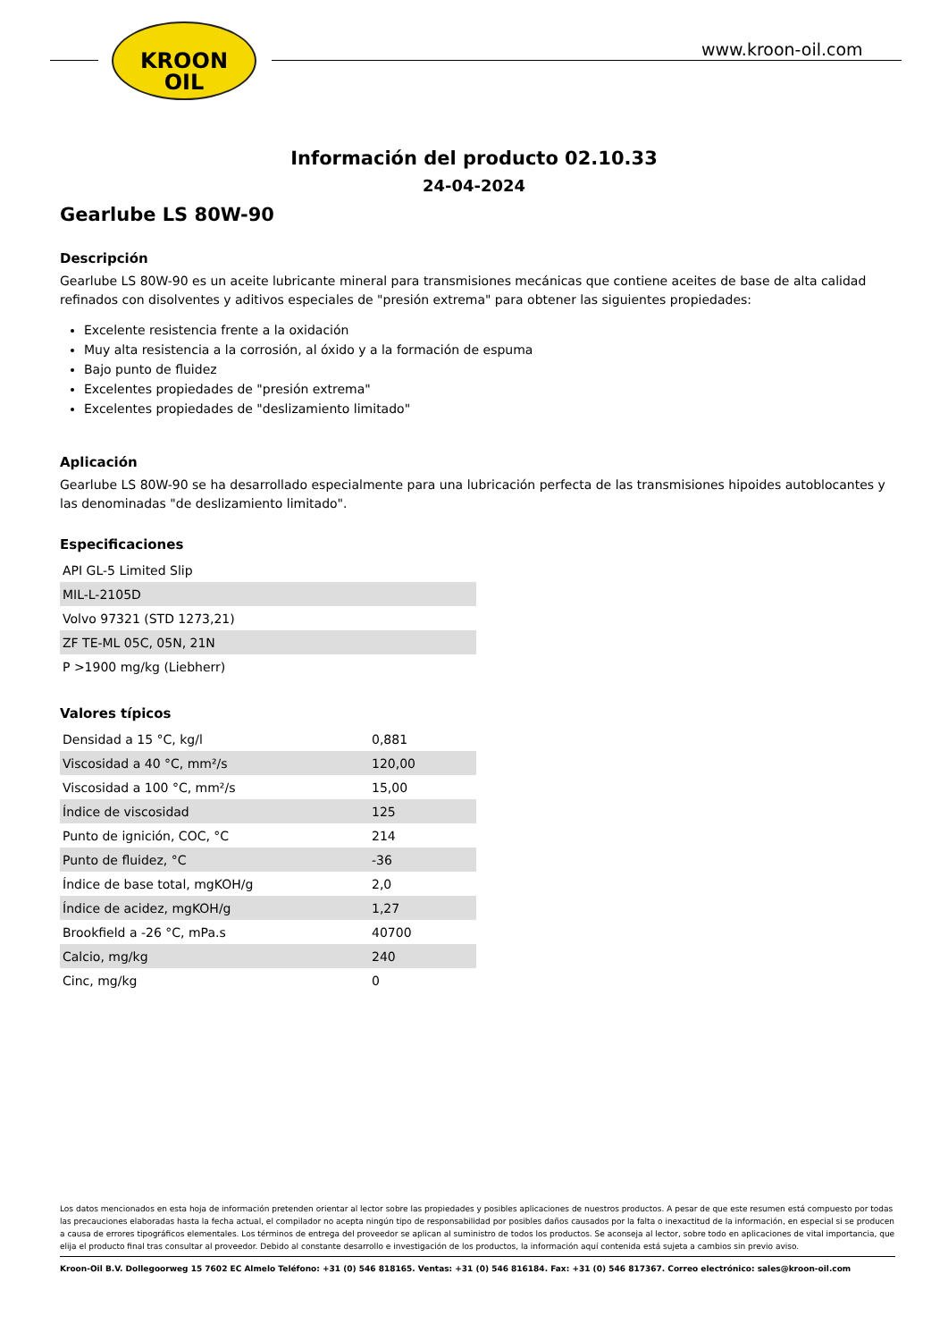KROON
OIL
www.kroon-oil.com
Información del producto 02.10.33
24-04-2024
Gearlube LS 80W-90
Descripción
Gearlube LS 80W-90 es un aceite lubricante mineral para transmisiones mecánicas que contiene aceites de base de alta calidad refinados con disolventes y aditivos especiales de "presión extrema" para obtener las siguientes propiedades:
Excelente resistencia frente a la oxidación
Muy alta resistencia a la corrosión, al óxido y a la formación de espuma
Bajo punto de fluidez
Excelentes propiedades de "presión extrema"
Excelentes propiedades de "deslizamiento limitado"
Aplicación
Gearlube LS 80W-90 se ha desarrollado especialmente para una lubricación perfecta de las transmisiones hipoides autoblocantes y las denominadas "de deslizamiento limitado".
Especificaciones
| API GL-5 Limited Slip |
| MIL-L-2105D |
| Volvo 97321 (STD 1273,21) |
| ZF TE-ML 05C, 05N, 21N |
| P >1900 mg/kg (Liebherr) |
Valores típicos
| Densidad a 15 °C, kg/l | 0,881 |
| Viscosidad a 40 °C, mm²/s | 120,00 |
| Viscosidad a 100 °C, mm²/s | 15,00 |
| Índice de viscosidad | 125 |
| Punto de ignición, COC, °C | 214 |
| Punto de fluidez, °C | -36 |
| Índice de base total, mgKOH/g | 2,0 |
| Índice de acidez, mgKOH/g | 1,27 |
| Brookfield a -26 °C, mPa.s | 40700 |
| Calcio, mg/kg | 240 |
| Cinc, mg/kg | 0 |
Los datos mencionados en esta hoja de información pretenden orientar al lector sobre las propiedades y posibles aplicaciones de nuestros productos. A pesar de que este resumen está compuesto por todas las precauciones elaboradas hasta la fecha actual, el compilador no acepta ningún tipo de responsabilidad por posibles daños causados por la falta o inexactitud de la información, en especial si se producen a causa de errores tipográficos elementales. Los términos de entrega del proveedor se aplican al suministro de todos los productos. Se aconseja al lector, sobre todo en aplicaciones de vital importancia, que elija el producto final tras consultar al proveedor. Debido al constante desarrollo e investigación de los productos, la información aquí contenida está sujeta a cambios sin previo aviso.
Kroon-Oil B.V. Dollegoorweg 15 7602 EC Almelo Teléfono: +31 (0) 546 818165. Ventas: +31 (0) 546 816184. Fax: +31 (0) 546 817367. Correo electrónico: sales@kroon-oil.com